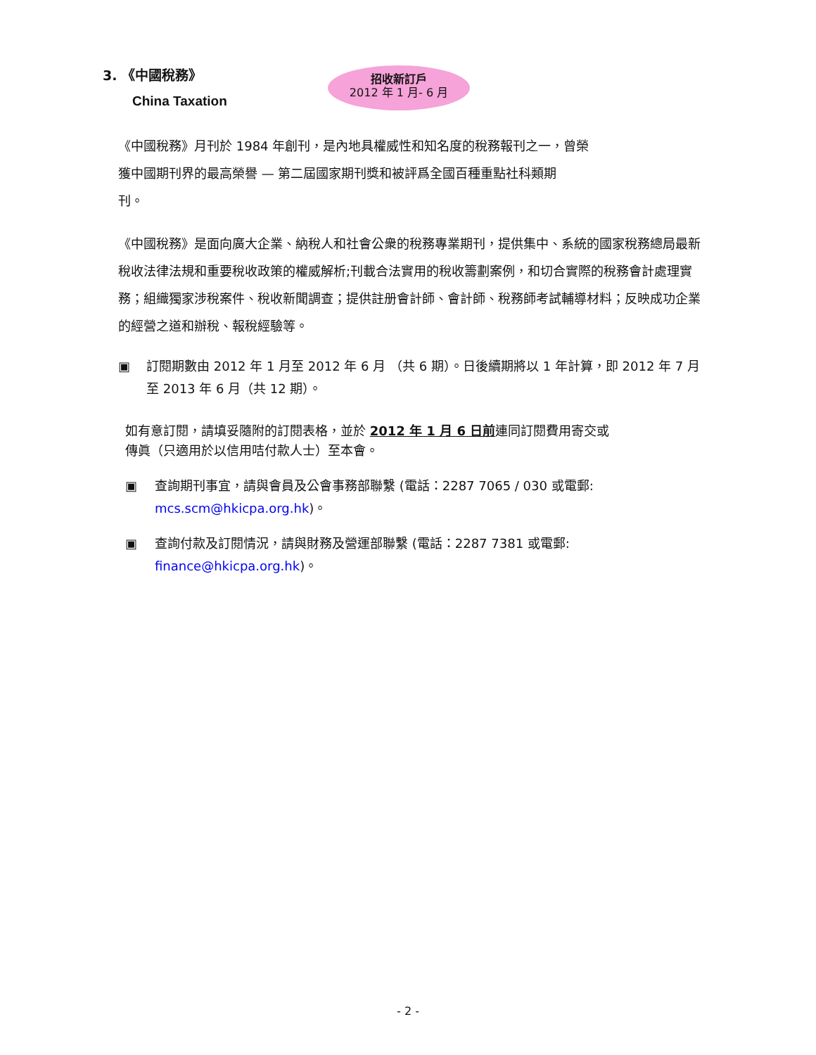3. 《中國稅務》
China Taxation
招收新訂戶
2012 年 1 月- 6 月
《中國稅務》月刊於 1984 年創刊，是內地具權威性和知名度的稅務報刊之一，曾榮
獲中國期刊界的最高榮譽 — 第二屆國家期刊獎和被評爲全國百種重點社科類期
刊。
《中國稅務》是面向廣大企業、納稅人和社會公衆的稅務專業期刊，提供集中、系統的國家稅務總局最新稅收法律法規和重要稅收政策的權威解析;刊載合法實用的稅收籌劃案例，和切合實際的稅務會計處理實務；組織獨家涉稅案件、稅收新聞調查；提供註册會計師、會計師、稅務師考試輔導材料；反映成功企業的經營之道和辦稅、報稅經驗等。
▣ 訂閱期數由 2012 年 1 月至 2012 年 6 月 （共 6 期）。日後續期將以 1 年計算，即 2012 年 7 月至 2013 年 6 月（共 12 期）。
如有意訂閱，請填妥隨附的訂閱表格，並於 2012 年 1 月 6 日前連同訂閱費用寄交或
傳眞（只適用於以信用咭付款人士）至本會。
▣ 查詢期刊事宜，請與會員及公會事務部聯繫 (電話：2287 7065 / 030 或電郵:
mcs.scm@hkicpa.org.hk)。
▣ 查詢付款及訂閱情況，請與財務及營運部聯繫 (電話：2287 7381 或電郵:
finance@hkicpa.org.hk)。
- 2 -